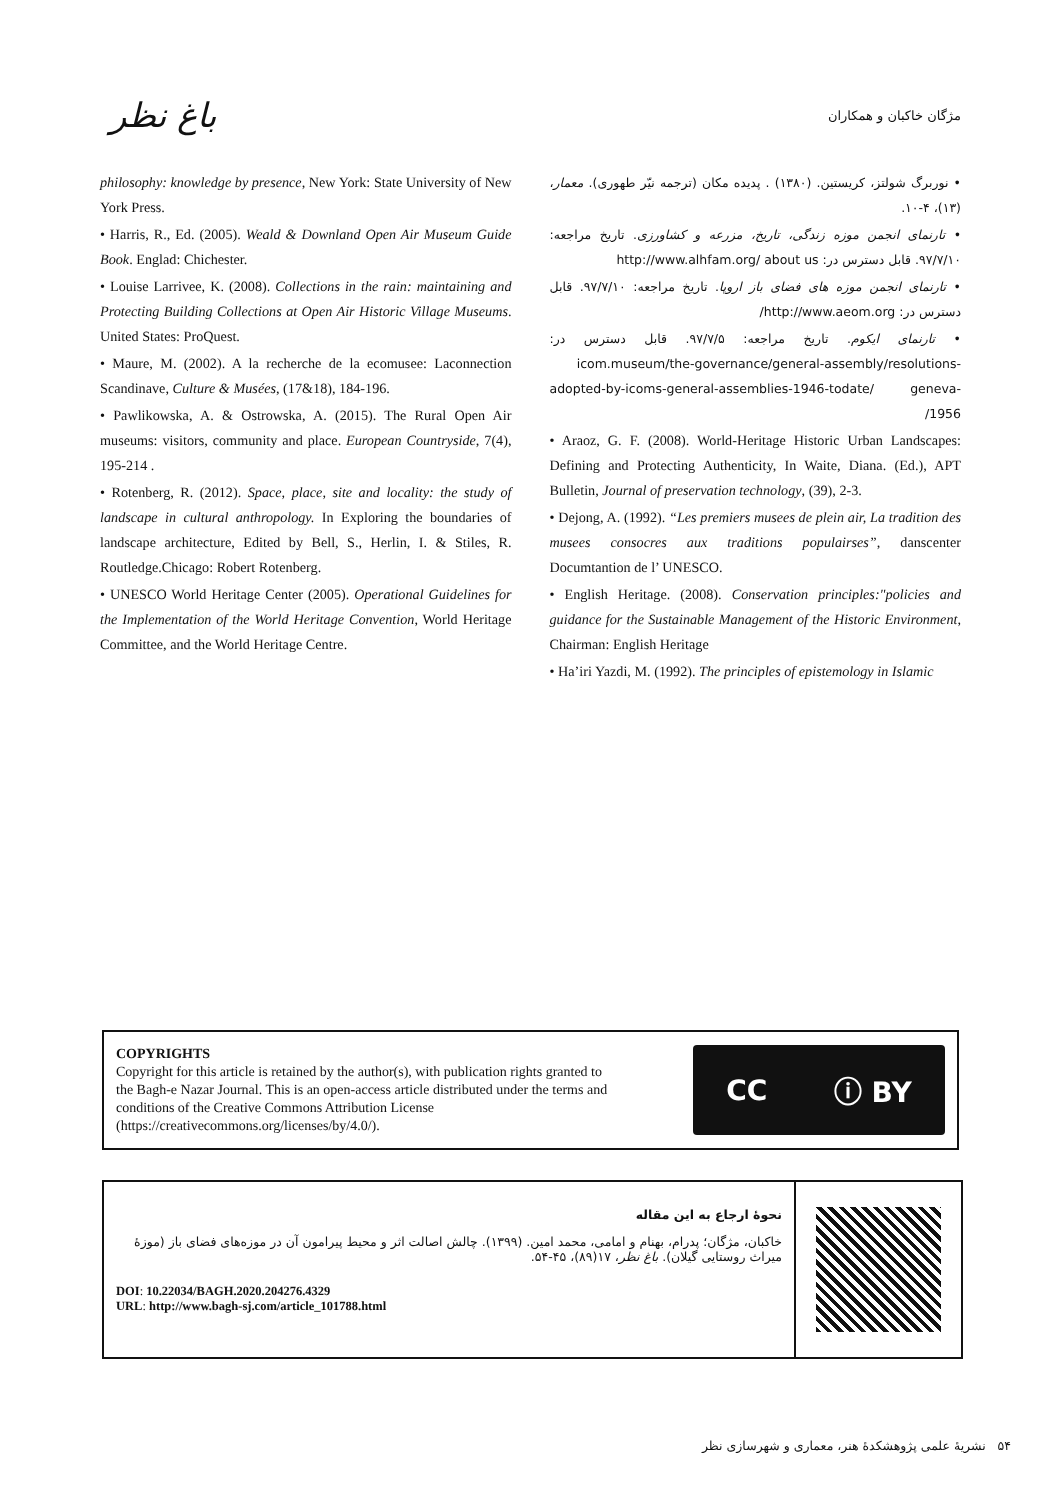باغ نظر
مژگان خاکبان و همکاران
• نوربرگ شولتز، کریستین. (۱۳۸۰) . پدیده مکان (ترجمه نیّر طهوری). معمار، (۱۳)، ۴-۱۰.
• تارنمای انجمن موزه زندگی، تاریخ، مزرعه و کشاورزی. تاریخ مراجعه: ۹۷/۷/۱۰. قابل دسترس در: http://www.alhfam.org/ about us
• تارنمای انجمن موزه های فضای باز اروپا. تاریخ مراجعه: ۹۷/۷/۱۰. قابل دسترس در: http://www.aeom.org/
• تارنمای ایکوم. تاریخ مراجعه: ۹۷/۷/۵. قابل دسترس در: icom.museum/the-governance/general-assembly/resolutions-adopted-by-icoms-general-assemblies-1946-todate/ geneva-1956/
• Araoz, G. F. (2008). World-Heritage Historic Urban Landscapes: Defining and Protecting Authenticity, In Waite, Diana. (Ed.), APT Bulletin, Journal of preservation technology, (39), 2-3.
• Dejong, A. (1992). “Les premiers musees de plein air, La tradition des musees consocres aux traditions populairses”, danscenter Documtantion de l’ UNESCO.
• English Heritage. (2008). Conservation principles:"policies and guidance for the Sustainable Management of the Historic Environment, Chairman: English Heritage
• Ha’iri Yazdi, M. (1992). The principles of epistemology in Islamic
philosophy: knowledge by presence, New York: State University of New York Press.
• Harris, R., Ed. (2005). Weald & Downland Open Air Museum Guide Book. Englad: Chichester.
• Louise Larrivee, K. (2008). Collections in the rain: maintaining and Protecting Building Collections at Open Air Historic Village Museums. United States: ProQuest.
• Maure, M. (2002). A la recherche de la ecomusee: Laconnection Scandinave, Culture & Musées, (17&18), 184-196.
• Pawlikowska, A. & Ostrowska, A. (2015). The Rural Open Air museums: visitors, community and place. European Countryside, 7(4), 195-214 .
• Rotenberg, R. (2012). Space, place, site and locality: the study of landscape in cultural anthropology. In Exploring the boundaries of landscape architecture, Edited by Bell, S., Herlin, I. & Stiles, R. Routledge.Chicago: Robert Rotenberg.
• UNESCO World Heritage Center (2005). Operational Guidelines for the Implementation of the World Heritage Convention, World Heritage Committee, and the World Heritage Centre.
COPYRIGHTS
Copyright for this article is retained by the author(s), with publication rights granted to
the Bagh-e Nazar Journal. This is an open-access article distributed under the terms and
conditions of the Creative Commons Attribution License
(https://creativecommons.org/licenses/by/4.0/).
CC ⓘ BY
نحوۀ ارجاع به این مقاله
خاکبان، مژگان؛ پدرام، بهنام و امامی، محمد امین. (۱۳۹۹). چالش اصالت اثر و محیط پیرامون آن در موزه‌های فضای باز (موزۀ میراث روستایی گیلان). باغ نظر، ۱۷(۸۹)، ۴۵-۵۴.
DOI: 10.22034/BAGH.2020.204276.4329
URL: http://www.bagh-sj.com/article_101788.html
۵۴ نشریۀ علمی پژوهشکدۀ هنر، معماری و شهرسازی نظر